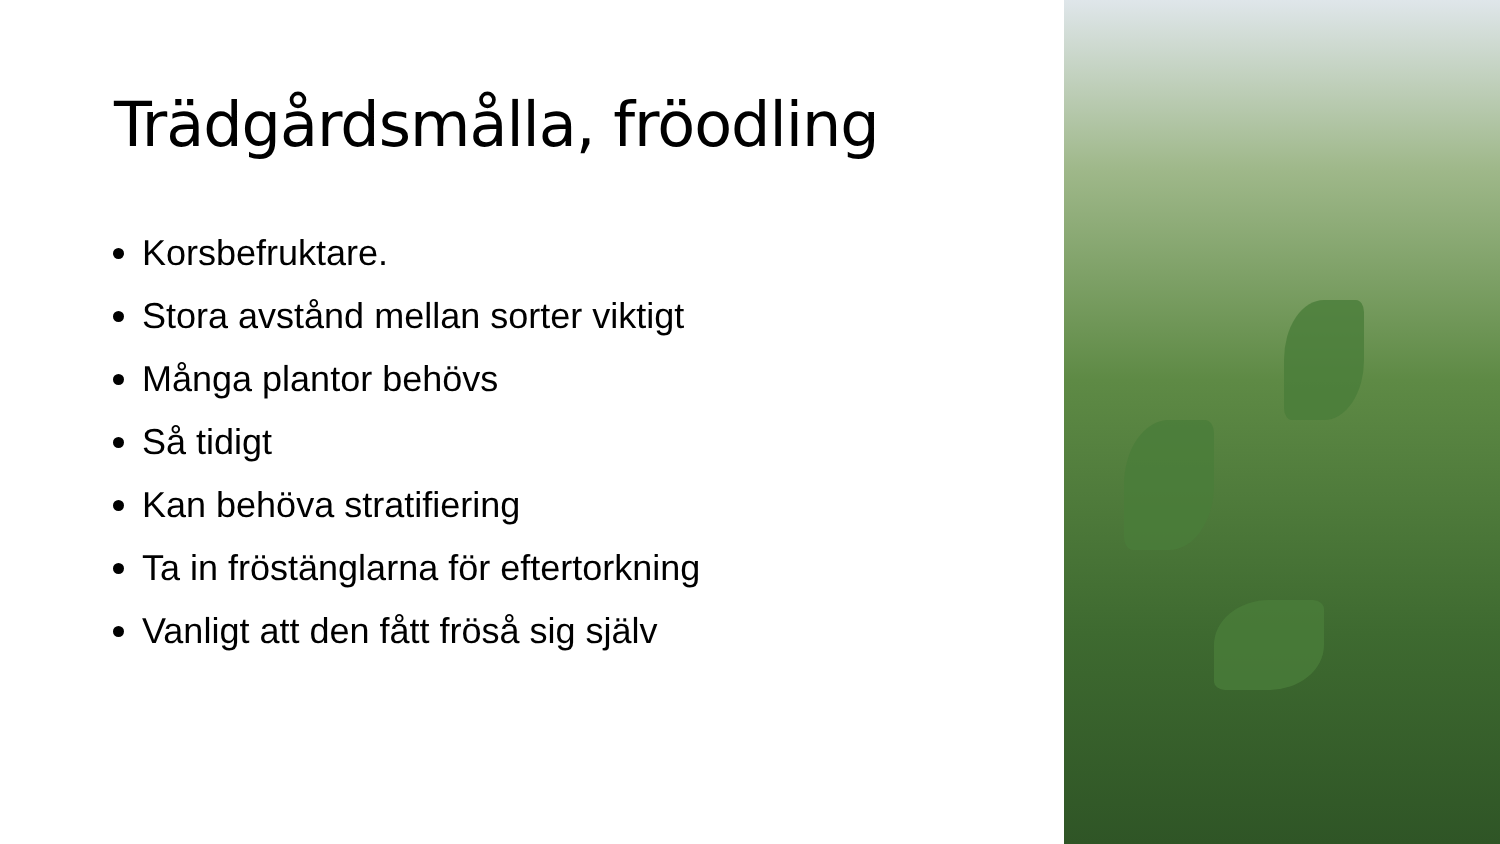Trädgårdsmålla, fröodling
Korsbefruktare.
Stora avstånd mellan sorter viktigt
Många plantor behövs
Så tidigt
Kan behöva stratifiering
Ta in fröstänglarna för eftertorkning
Vanligt att den fått fröså sig själv